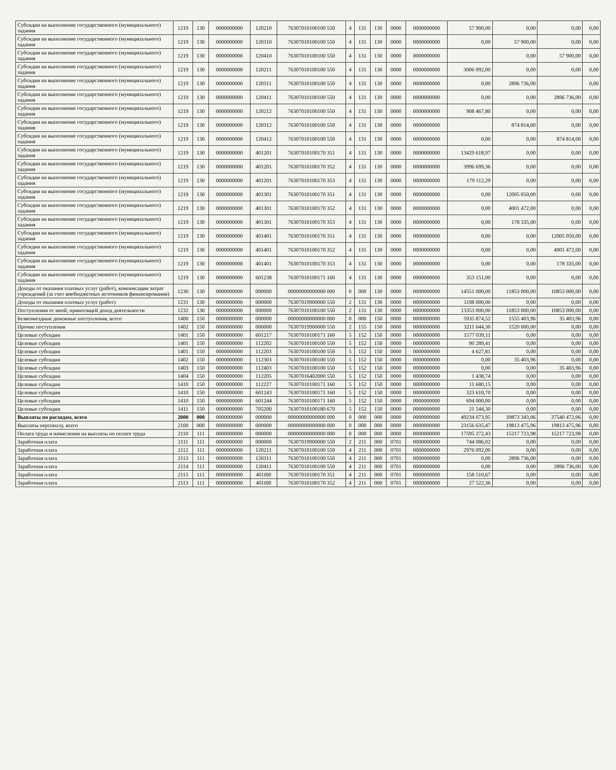| Субсидии на выполнение государственного (муниципального) задания | 1219 | 130 | 0000000000 | 120210 | 76307010100100 550 | 4 | 131 | 130 | 0000 | 0000000000 | 57 900,00 | 0,00 | 0,00 | 0,00 |
| Субсидии на выполнение государственного (муниципального) задания | 1219 | 130 | 0000000000 | 120310 | 76307010100100 550 | 4 | 131 | 130 | 0000 | 0000000000 | 0,00 | 57 900,00 | 0,00 | 0,00 |
| Субсидии на выполнение государственного (муниципального) задания | 1219 | 130 | 0000000000 | 120410 | 76307010100100 550 | 4 | 131 | 130 | 0000 | 0000000000 | | 0,00 | 57 900,00 | 0,00 |
| Субсидии на выполнение государственного (муниципального) задания | 1219 | 130 | 0000000000 | 120211 | 76307010100100 550 | 4 | 131 | 130 | 0000 | 0000000000 | 3006 092,00 | 0,00 | 0,00 | 0,00 |
| Субсидии на выполнение государственного (муниципального) задания | 1219 | 130 | 0000000000 | 120311 | 76307010100100 550 | 4 | 131 | 130 | 0000 | 0000000000 | 0,00 | 2896 736,00 | | 0,00 |
| Субсидии на выполнение государственного (муниципального) задания | 1219 | 130 | 0000000000 | 120411 | 76307010100100 550 | 4 | 131 | 130 | 0000 | 0000000000 | 0,00 | 0,00 | 2896 736,00 | 0,00 |
| Субсидии на выполнение государственного (муниципального) задания | 1219 | 130 | 0000000000 | 120212 | 76307010100100 550 | 4 | 131 | 130 | 0000 | 0000000000 | 908 467,80 | 0,00 | 0,00 | 0,00 |
| Субсидии на выполнение государственного (муниципального) задания | 1219 | 130 | 0000000000 | 120312 | 76307010100100 550 | 4 | 131 | 130 | 0000 | 0000000000 | | 874 814,00 | 0,00 | 0,00 |
| Субсидии на выполнение государственного (муниципального) задания | 1219 | 130 | 0000000000 | 120412 | 76307010100100 550 | 4 | 131 | 130 | 0000 | 0000000000 | 0,00 | 0,00 | 874 814,00 | 0,00 |
| Субсидии на выполнение государственного (муниципального) задания | 1219 | 130 | 0000000000 | 401201 | 76307010100170 351 | 4 | 131 | 130 | 0000 | 0000000000 | 13429 618,97 | 0,00 | 0,00 | 0,00 |
| Субсидии на выполнение государственного (муниципального) задания | 1219 | 130 | 0000000000 | 401201 | 76307010100170 352 | 4 | 131 | 130 | 0000 | 0000000000 | 3996 699,36 | 0,00 | 0,00 | 0,00 |
| Субсидии на выполнение государственного (муниципального) задания | 1219 | 130 | 0000000000 | 401201 | 76307010100170 353 | 4 | 131 | 130 | 0000 | 0000000000 | 179 112,29 | 0,00 | 0,00 | 0,00 |
| Субсидии на выполнение государственного (муниципального) задания | 1219 | 130 | 0000000000 | 401301 | 76307010100170 351 | 4 | 131 | 130 | 0000 | 0000000000 | 0,00 | 12005 050,00 | 0,00 | 0,00 |
| Субсидии на выполнение государственного (муниципального) задания | 1219 | 130 | 0000000000 | 401301 | 76307010100170 352 | 4 | 131 | 130 | 0000 | 0000000000 | 0,00 | 4001 472,00 | 0,00 | 0,00 |
| Субсидии на выполнение государственного (муниципального) задания | 1219 | 130 | 0000000000 | 401301 | 76307010100170 353 | 4 | 131 | 130 | 0000 | 0000000000 | 0,00 | 178 335,00 | 0,00 | 0,00 |
| Субсидии на выполнение государственного (муниципального) задания | 1219 | 130 | 0000000000 | 401401 | 76307010100170 351 | 4 | 131 | 130 | 0000 | 0000000000 | 0,00 | 0,00 | 12005 050,00 | 0,00 |
| Субсидии на выполнение государственного (муниципального) задания | 1219 | 130 | 0000000000 | 401401 | 76307010100170 352 | 4 | 131 | 130 | 0000 | 0000000000 | 0,00 | 0,00 | 4001 472,00 | 0,00 |
| Субсидии на выполнение государственного (муниципального) задания | 1219 | 130 | 0000000000 | 401401 | 76307010100170 353 | 4 | 131 | 130 | 0000 | 0000000000 | 0,00 | 0,00 | 178 335,00 | 0,00 |
| Субсидии на выполнение государственного (муниципального) задания | 1219 | 130 | 0000000000 | 601238 | 76307010100171 160 | 4 | 131 | 130 | 0000 | 0000000000 | 353 151,00 | 0,00 | 0,00 | 0,00 |
| Доходы от оказания платных услуг (работ), компенсации затрат учреждений (за счет внебюджетных источников финансирования) | 1230 | 130 | 0000000000 | 000000 | 00000000000000 000 | 0 | 000 | 130 | 0000 | 0000000000 | 14551 000,00 | 11853 000,00 | 10853 000,00 | 0,00 |
| Доходы от оказания платных услуг (работ) | 1231 | 130 | 0000000000 | 000000 | 76307019900000 550 | 2 | 131 | 130 | 0000 | 0000000000 | 1198 000,00 | 0,00 | 0,00 | 0,00 |
| Поступления от иной, приносящей доход деятельности | 1232 | 130 | 0000000000 | 000000 | 76307010100100 550 | 2 | 131 | 130 | 0000 | 0000000000 | 13353 000,00 | 11853 000,00 | 10853 000,00 | 0,00 |
| Безвозмездные денежные поступления, всего | 1400 | 150 | 0000000000 | 000000 | 00000000000000 000 | 0 | 000 | 150 | 0000 | 0000000000 | 5935 874,52 | 1555 403,96 | 35 403,96 | 0,00 |
| Прочие поступления | 1402 | 150 | 0000000000 | 000000 | 76307019900000 550 | 2 | 155 | 150 | 0000 | 0000000000 | 3211 644,30 | 1520 000,00 | 0,00 | 0,00 |
| Целевые субсидии | 1401 | 150 | 0000000000 | 601217 | 76307010100171 160 | 5 | 152 | 150 | 0000 | 0000000000 | 1577 039,11 | 0,00 | 0,00 | 0,00 |
| Целевые субсидии | 1401 | 150 | 0000000000 | 112202 | 76307010100100 550 | 5 | 152 | 150 | 0000 | 0000000000 | 90 289,41 | 0,00 | 0,00 | 0,00 |
| Целевые субсидии | 1401 | 150 | 0000000000 | 112203 | 76307010100100 550 | 5 | 152 | 150 | 0000 | 0000000000 | 4 627,81 | 0,00 | 0,00 | 0,00 |
| Целевые субсидии | 1402 | 150 | 0000000000 | 112303 | 76307010100100 550 | 5 | 152 | 150 | 0000 | 0000000000 | 0,00 | 35 403,96 | 0,00 | 0,00 |
| Целевые субсидии | 1403 | 150 | 0000000000 | 112403 | 76307010100100 550 | 5 | 152 | 150 | 0000 | 0000000000 | 0,00 | 0,00 | 35 403,96 | 0,00 |
| Целевые субсидии | 1404 | 150 | 0000000000 | 112205 | 76307016402000 550 | 5 | 152 | 150 | 0000 | 0000000000 | 1 438,74 | 0,00 | 0,00 | 0,00 |
| Целевые субсидии | 1410 | 150 | 0000000000 | 112227 | 76307010100171 160 | 5 | 152 | 150 | 0000 | 0000000000 | 11 680,15 | 0,00 | 0,00 | 0,00 |
| Целевые субсидии | 1410 | 150 | 0000000000 | 601243 | 76307010100171 160 | 5 | 152 | 150 | 0000 | 0000000000 | 323 610,70 | 0,00 | 0,00 | 0,00 |
| Целевые субсидии | 1410 | 150 | 0000000000 | 601244 | 76307010100171 160 | 5 | 152 | 150 | 0000 | 0000000000 | 694 000,00 | 0,00 | 0,00 | 0,00 |
| Целевые субсидии | 1411 | 150 | 0000000000 | 705200 | 76307010100180 670 | 5 | 152 | 150 | 0000 | 0000000000 | 21 544,30 | 0,00 | 0,00 | 0,00 |
| Выплаты по расходам, всего | 2000 | 000 | 0000000000 | 000000 | 00000000000000 000 | 0 | 000 | 000 | 0000 | 0000000000 | 49234 073,95 | 39873 343,06 | 37540 472,06 | 0,00 |
| Выплаты персоналу, всего | 2100 | 000 | 0000000000 | 000000 | 00000000000000 000 | 0 | 000 | 000 | 0000 | 0000000000 | 23156 635,47 | 19813 475,96 | 19813 475,96 | 0,00 |
| Оплата труда и начисления на выплаты по оплате труда | 2110 | 111 | 0000000000 | 000000 | 00000000000000 000 | 0 | 000 | 000 | 0000 | 0000000000 | 17595 272,43 | 15217 723,98 | 15217 723,98 | 0,00 |
| Заработная плата | 2111 | 111 | 0000000000 | 000000 | 76307019900000 550 | 2 | 211 | 000 | 0701 | 0000000000 | 744 086,02 | 0,00 | 0,00 | 0,00 |
| Заработная плата | 2112 | 111 | 0000000000 | 120211 | 76307010100100 550 | 4 | 211 | 000 | 0701 | 0000000000 | 2976 092,00 | 0,00 | 0,00 | 0,00 |
| Заработная плата | 2113 | 111 | 0000000000 | 120311 | 76307010100100 550 | 4 | 211 | 000 | 0701 | 0000000000 | 0,00 | 2896 736,00 | 0,00 | 0,00 |
| Заработная плата | 2114 | 111 | 0000000000 | 120411 | 76307010100100 550 | 4 | 211 | 000 | 0701 | 0000000000 | 0,00 | 0,00 | 2896 736,00 | 0,00 |
| Заработная плата | 2115 | 111 | 0000000000 | 401I00 | 76307010100170 351 | 4 | 211 | 000 | 0701 | 0000000000 | 158 510,67 | 0,00 | 0,00 | 0,00 |
| Заработная плата | 2113 | 111 | 0000000000 | 401I00 | 76307010100170 352 | 4 | 211 | 000 | 0701 | 0000000000 | 27 522,36 | 0,00 | 0,00 | 0,00 |